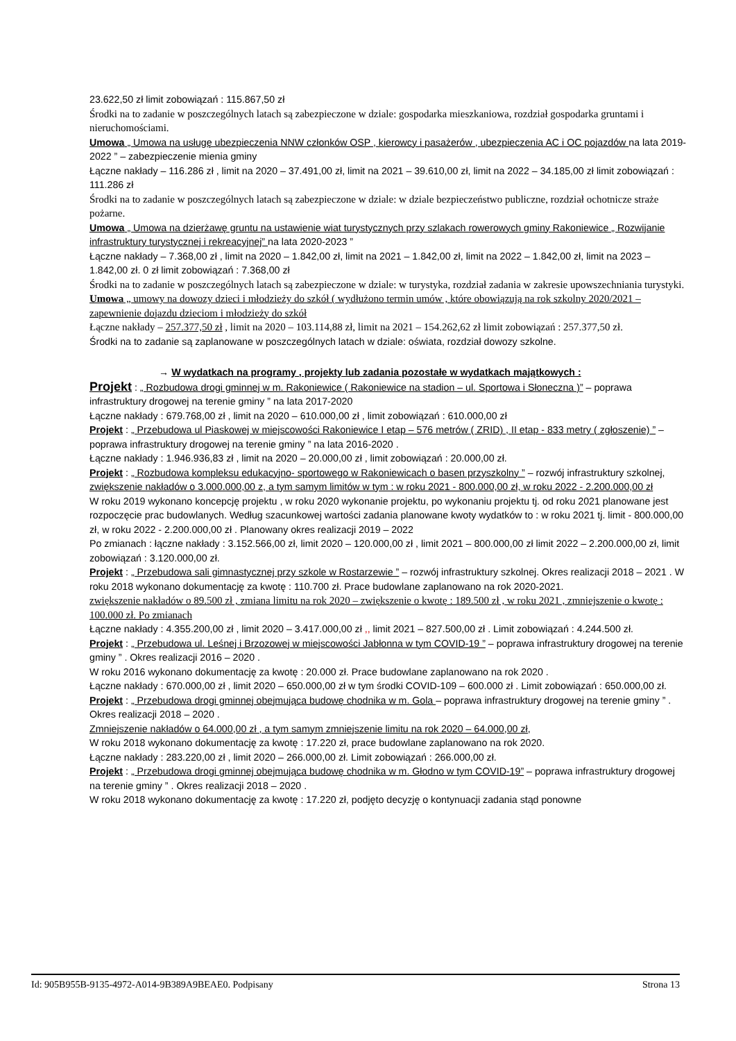23.622,50 zł limit zobowiązań : 115.867,50 zł
Środki na to zadanie w poszczególnych latach są zabezpieczone w dziale: gospodarka mieszkaniowa, rozdział gospodarka gruntami i nieruchomościami.
Umowa „ Umowa na usługę ubezpieczenia NNW członków OSP , kierowcy i pasażerów , ubezpieczenia AC i OC pojazdów na lata 2019-2022 ” – zabezpieczenie mienia gminy
Łączne nakłady – 116.286 zł , limit na 2020 – 37.491,00 zł, limit na 2021 – 39.610,00 zł, limit na 2022 – 34.185,00 zł limit zobowiązań : 111.286 zł
Środki na to zadanie w poszczególnych latach są zabezpieczone w dziale: w dziale bezpieczeństwo publiczne, rozdział ochotnicze straże pożarne.
Umowa „ Umowa na dzierżawę gruntu na ustawienie wiat turystycznych przy szlakach rowerowych gminy Rakoniewice „ Rozwijanie infrastruktury turystycznej i rekreacyjnej” na lata 2020-2023 ”
Łączne nakłady – 7.368,00 zł , limit na 2020 – 1.842,00 zł, limit na 2021 – 1.842,00 zł, limit na 2022 – 1.842,00 zł, limit na 2023 – 1.842,00 zł. 0 zł limit zobowiązań : 7.368,00 zł
Środki na to zadanie w poszczególnych latach są zabezpieczone w dziale: w turystyka, rozdział zadania w zakresie upowszechniania turystyki.
Umowa „ umowy na dowozy dzieci i młodzieży do szkół ( wydłużono termin umów , które obowiązują na rok szkolny 2020/2021 – zapewnienie dojazdu dzieciom i młodzieży do szkół
Łączne nakłady – 257.377,50 zł , limit na 2020 – 103.114,88 zł, limit na 2021 – 154.262,62 zł limit zobowiązań : 257.377,50 zł.
Środki na to zadanie są zaplanowane w poszczególnych latach w dziale: oświata, rozdział dowozy szkolne.
→ W wydatkach na programy , projekty lub zadania pozostałe w wydatkach majątkowych :
Projekt : „ Rozbudowa drogi gminnej w m. Rakoniewice ( Rakoniewice na stadion – ul. Sportowa i Słoneczna )” – poprawa infrastruktury drogowej na terenie gminy ” na lata 2017-2020
Łączne nakłady : 679.768,00 zł , limit na 2020 – 610.000,00 zł , limit zobowiązań : 610.000,00 zł
Projekt : „ Przebudowa ul Piaskowej w miejscowości Rakoniewice I etap – 576 metrów ( ZRID) , II etap - 833 metry ( zgłoszenie) ” – poprawa infrastruktury drogowej na terenie gminy ” na lata 2016-2020 .
Łączne nakłady : 1.946.936,83 zł , limit na 2020 – 20.000,00 zł , limit zobowiązań : 20.000,00 zł.
Projekt : „ Rozbudowa kompleksu edukacyjno- sportowego w Rakoniewicach o basen przyszkolny ” – rozwój infrastruktury szkolnej, zwiększenie nakładów o 3.000.000,00 z, a tym samym limitów w tym : w roku 2021 - 800.000,00 zł, w roku 2022 - 2.200.000,00 zł
W roku 2019 wykonano koncepcję projektu , w roku 2020 wykonanie projektu, po wykonaniu projektu tj. od roku 2021 planowane jest rozpoczęcie prac budowlanych. Według szacunkowej wartości zadania planowane kwoty wydatków to : w roku 2021 tj. limit - 800.000,00 zł, w roku 2022 - 2.200.000,00 zł . Planowany okres realizacji 2019 – 2022
Po zmianach : łączne nakłady : 3.152.566,00 zł, limit 2020 – 120.000,00 zł , limit 2021 – 800.000,00 zł limit 2022 – 2.200.000,00 zł, limit zobowiązań : 3.120.000,00 zł.
Projekt : „ Przebudowa sali gimnastycznej przy szkole w Rostarzewie ” – rozwój infrastruktury szkolnej. Okres realizacji 2018 – 2021 . W roku 2018 wykonano dokumentację za kwotę : 110.700 zł. Prace budowlane zaplanowano na rok 2020-2021.
zwiększenie nakładów o 89.500 zł , zmiana limitu na rok 2020 – zwiększenie o kwotę : 189.500 zł , w roku 2021 , zmniejszenie o kwotę : 100.000 zł. Po zmianach
Łączne nakłady : 4.355.200,00 zł , limit 2020 – 3.417.000,00 zł ,, limit 2021 – 827.500,00 zł . Limit zobowiązań : 4.244.500 zł.
Projekt : „ Przebudowa ul. Leśnej i Brzozowej w miejscowości Jabłonna w tym COVID-19 ” – poprawa infrastruktury drogowej na terenie gminy ” . Okres realizacji 2016 – 2020 .
W roku 2016 wykonano dokumentację za kwotę : 20.000 zł. Prace budowlane zaplanowano na rok 2020 .
Łączne nakłady : 670.000,00 zł , limit 2020 – 650.000,00 zł w tym środki COVID-109 – 600.000 zł . Limit zobowiązań : 650.000,00 zł.
Projekt : „ Przebudowa drogi gminnej obejmująca budowę chodnika w m. Gola – poprawa infrastruktury drogowej na terenie gminy ” . Okres realizacji 2018 – 2020 .
Zmniejszenie nakładów o 64.000,00 zł , a tym samym zmniejszenie limitu na rok 2020 – 64.000,00 zł,
W roku 2018 wykonano dokumentację za kwotę : 17.220 zł, prace budowlane zaplanowano na rok 2020.
Łączne nakłady : 283.220,00 zł , limit 2020 – 266.000,00 zł. Limit zobowiązań : 266.000,00 zł.
Projekt : „ Przebudowa drogi gminnej obejmująca budowę chodnika w m. Głodno w tym COVID-19” – poprawa infrastruktury drogowej na terenie gminy ” . Okres realizacji 2018 – 2020 .
W roku 2018 wykonano dokumentację za kwotę : 17.220 zł, podjęto decyzję o kontynuacji zadania stąd ponowne
Id: 905B955B-9135-4972-A014-9B389A9BEAE0. Podpisany Strona 13